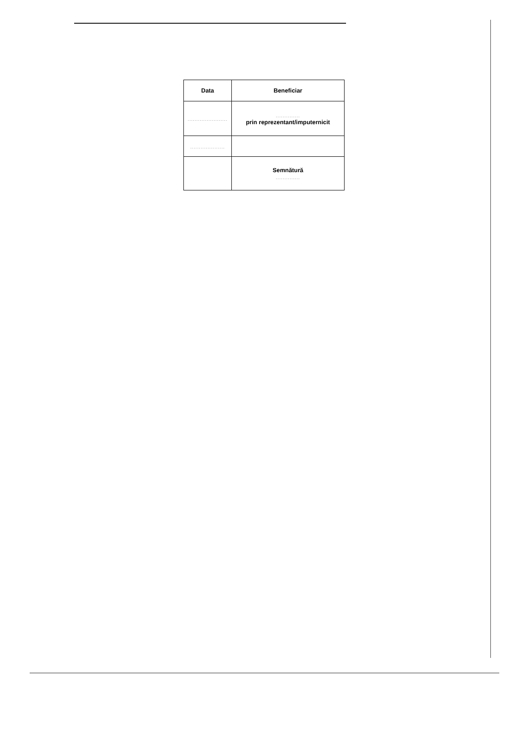| Data | Beneficiar |
| --- | --- |
| ....................... | .............. prin reprezentant/imputernicit |
| .................... | |
| | Semnătură .............. |